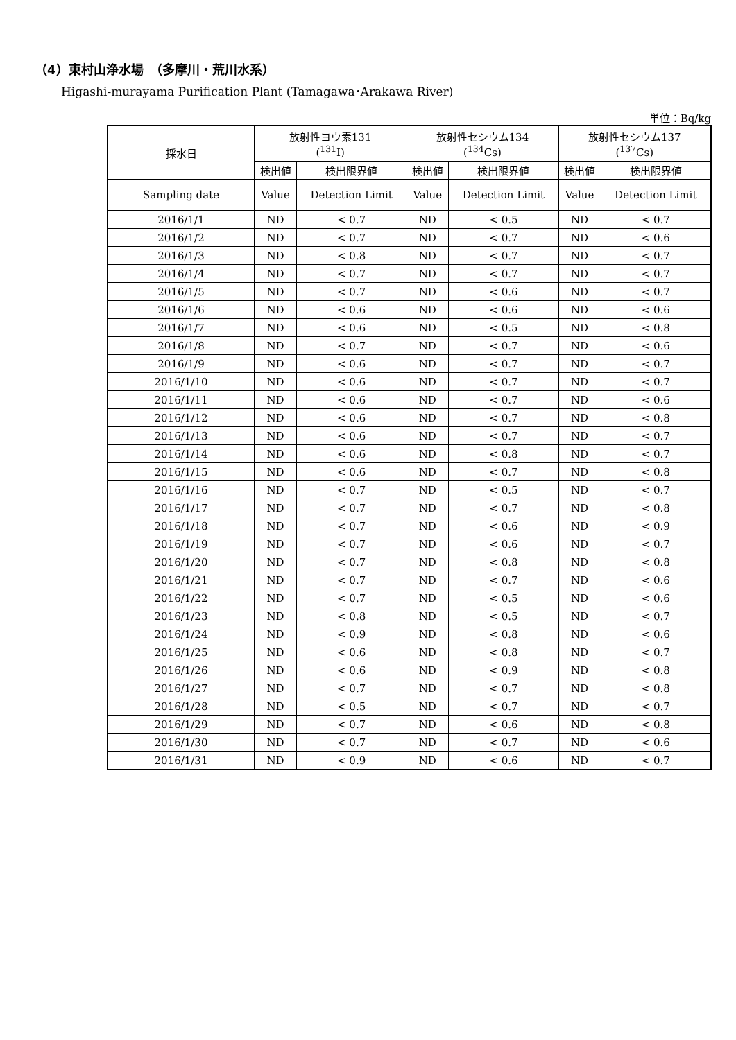（4）東村山浄水場　（多摩川・荒川水系）
Higashi-murayama Purification Plant (Tamagawa･Arakawa River)
単位：Bq/kg
| 採水日 | 放射性ヨウ素131 (<sup>131</sup>I) | | 放射性セシウム134 (<sup>134</sup>Cs) | | 放射性セシウム137 (<sup>137</sup>Cs) | |
| --- | --- | --- | --- | --- | --- | --- |
| | 検出値 | 検出限界値 | 検出値 | 検出限界値 | 検出値 | 検出限界値 |
| Sampling date | Value | Detection Limit | Value | Detection Limit | Value | Detection Limit |
| 2016/1/1 | ND | < 0.7 | ND | < 0.5 | ND | < 0.7 |
| 2016/1/2 | ND | < 0.7 | ND | < 0.7 | ND | < 0.6 |
| 2016/1/3 | ND | < 0.8 | ND | < 0.7 | ND | < 0.7 |
| 2016/1/4 | ND | < 0.7 | ND | < 0.7 | ND | < 0.7 |
| 2016/1/5 | ND | < 0.7 | ND | < 0.6 | ND | < 0.7 |
| 2016/1/6 | ND | < 0.6 | ND | < 0.6 | ND | < 0.6 |
| 2016/1/7 | ND | < 0.6 | ND | < 0.5 | ND | < 0.8 |
| 2016/1/8 | ND | < 0.7 | ND | < 0.7 | ND | < 0.6 |
| 2016/1/9 | ND | < 0.6 | ND | < 0.7 | ND | < 0.7 |
| 2016/1/10 | ND | < 0.6 | ND | < 0.7 | ND | < 0.7 |
| 2016/1/11 | ND | < 0.6 | ND | < 0.7 | ND | < 0.6 |
| 2016/1/12 | ND | < 0.6 | ND | < 0.7 | ND | < 0.8 |
| 2016/1/13 | ND | < 0.6 | ND | < 0.7 | ND | < 0.7 |
| 2016/1/14 | ND | < 0.6 | ND | < 0.8 | ND | < 0.7 |
| 2016/1/15 | ND | < 0.6 | ND | < 0.7 | ND | < 0.8 |
| 2016/1/16 | ND | < 0.7 | ND | < 0.5 | ND | < 0.7 |
| 2016/1/17 | ND | < 0.7 | ND | < 0.7 | ND | < 0.8 |
| 2016/1/18 | ND | < 0.7 | ND | < 0.6 | ND | < 0.9 |
| 2016/1/19 | ND | < 0.7 | ND | < 0.6 | ND | < 0.7 |
| 2016/1/20 | ND | < 0.7 | ND | < 0.8 | ND | < 0.8 |
| 2016/1/21 | ND | < 0.7 | ND | < 0.7 | ND | < 0.6 |
| 2016/1/22 | ND | < 0.7 | ND | < 0.5 | ND | < 0.6 |
| 2016/1/23 | ND | < 0.8 | ND | < 0.5 | ND | < 0.7 |
| 2016/1/24 | ND | < 0.9 | ND | < 0.8 | ND | < 0.6 |
| 2016/1/25 | ND | < 0.6 | ND | < 0.8 | ND | < 0.7 |
| 2016/1/26 | ND | < 0.6 | ND | < 0.9 | ND | < 0.8 |
| 2016/1/27 | ND | < 0.7 | ND | < 0.7 | ND | < 0.8 |
| 2016/1/28 | ND | < 0.5 | ND | < 0.7 | ND | < 0.7 |
| 2016/1/29 | ND | < 0.7 | ND | < 0.6 | ND | < 0.8 |
| 2016/1/30 | ND | < 0.7 | ND | < 0.7 | ND | < 0.6 |
| 2016/1/31 | ND | < 0.9 | ND | < 0.6 | ND | < 0.7 |